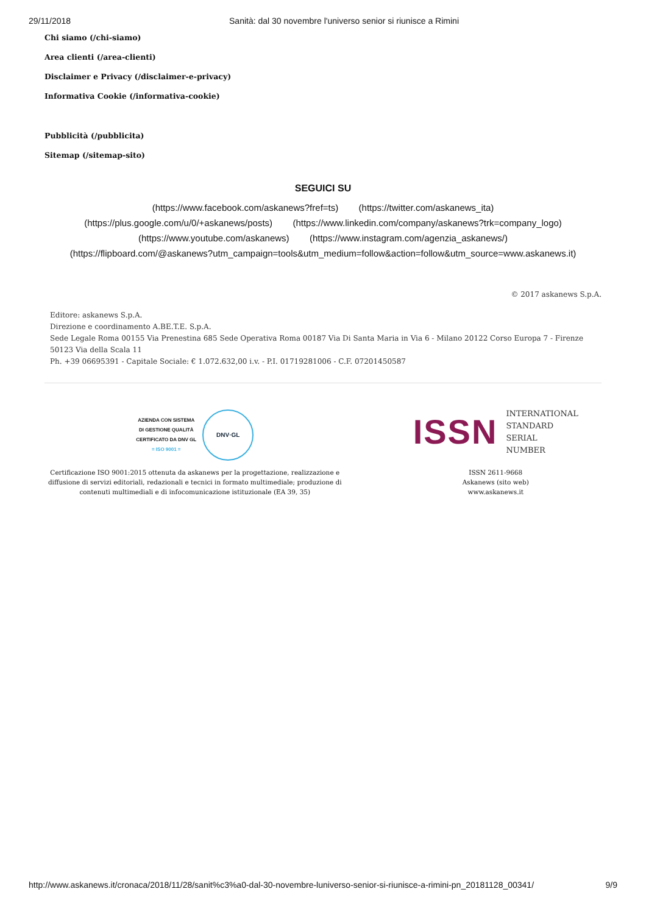29/11/2018 Sanità: dal 30 novembre l'universo senior si riunisce a Rimini
Chi siamo (/chi-siamo)
Area clienti (/area-clienti)
Disclaimer e Privacy (/disclaimer-e-privacy)
Informativa Cookie (/informativa-cookie)
Pubblicità (/pubblicita)
Sitemap (/sitemap-sito)
SEGUICI SU
(https://www.facebook.com/askanews?fref=ts) (https://twitter.com/askanews_ita)
(https://plus.google.com/u/0/+askanews/posts) (https://www.linkedin.com/company/askanews?trk=company_logo)
(https://www.youtube.com/askanews) (https://www.instagram.com/agenzia_askanews/)
(https://flipboard.com/@askanews?utm_campaign=tools&utm_medium=follow&action=follow&utm_source=www.askanews.it)
© 2017 askanews S.p.A.
Editore: askanews S.p.A.
Direzione e coordinamento A.BE.T.E. S.p.A.
Sede Legale Roma 00155 Via Prenestina 685 Sede Operativa Roma 00187 Via Di Santa Maria in Via 6 - Milano 20122 Corso Europa 7 - Firenze 50123 Via della Scala 11
Ph. +39 06695391 - Capitale Sociale: € 1.072.632,00 i.v. - P.I. 01719281006 - C.F. 07201450587
AZIENDA CON SISTEMA
DI GESTIONE QUALITÀ
CERTIFICATO DA DNV GL
= ISO 9001 =
DNV·GL
Certificazione ISO 9001:2015 ottenuta da askanews per la progettazione, realizzazione e diffusione di servizi editoriali, redazionali e tecnici in formato multimediale; produzione di contenuti multimediali e di infocomunicazione istituzionale (EA 39, 35)
ISSN INTERNATIONAL
STANDARD
SERIAL
NUMBER
ISSN 2611-9668
Askanews (sito web)
www.askanews.it
http://www.askanews.it/cronaca/2018/11/28/sanit%c3%a0-dal-30-novembre-luniverso-senior-si-riunisce-a-rimini-pn_20181128_00341/ 9/9